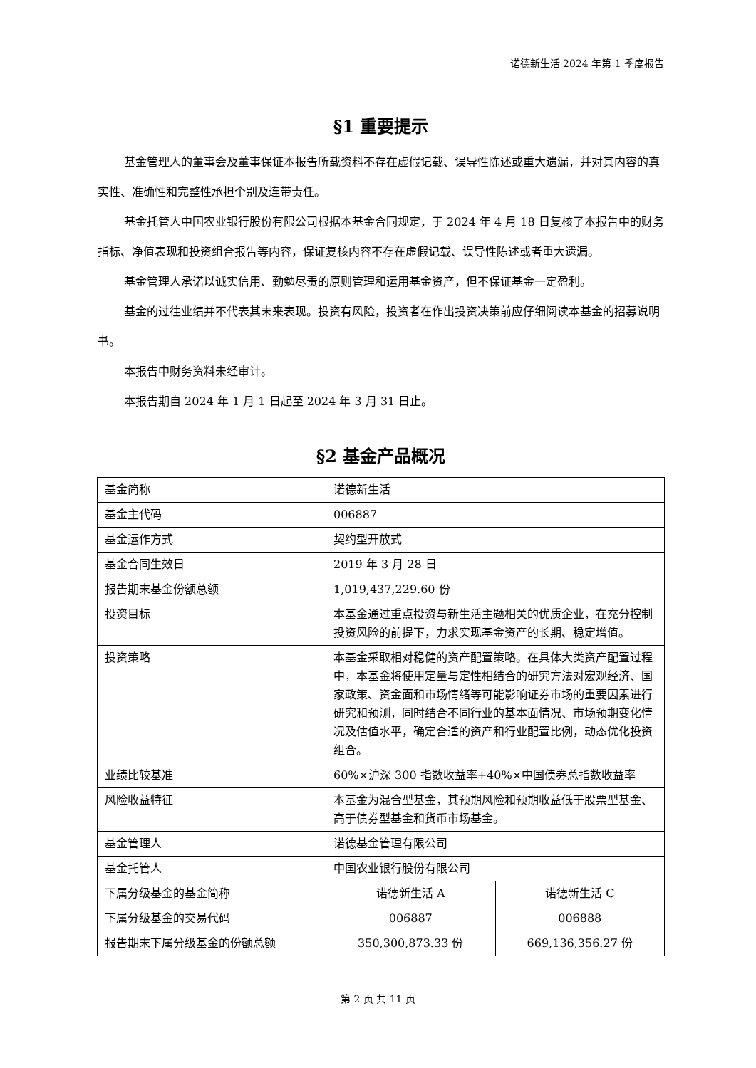诺德新生活 2024 年第 1 季度报告
§1 重要提示
基金管理人的董事会及董事保证本报告所载资料不存在虚假记载、误导性陈述或重大遗漏，并对其内容的真实性、准确性和完整性承担个别及连带责任。
基金托管人中国农业银行股份有限公司根据本基金合同规定，于 2024 年 4 月 18 日复核了本报告中的财务指标、净值表现和投资组合报告等内容，保证复核内容不存在虚假记载、误导性陈述或者重大遗漏。
基金管理人承诺以诚实信用、勤勉尽责的原则管理和运用基金资产，但不保证基金一定盈利。
基金的过往业绩并不代表其未来表现。投资有风险，投资者在作出投资决策前应仔细阅读本基金的招募说明书。
本报告中财务资料未经审计。
本报告期自 2024 年 1 月 1 日起至 2024 年 3 月 31 日止。
§2 基金产品概况
| 基金简称 | 诺德新生活 | |
| 基金主代码 | 006887 | |
| 基金运作方式 | 契约型开放式 | |
| 基金合同生效日 | 2019 年 3 月 28 日 | |
| 报告期末基金份额总额 | 1,019,437,229.60 份 | |
| 投资目标 | 本基金通过重点投资与新生活主题相关的优质企业，在充分控制投资风险的前提下，力求实现基金资产的长期、稳定增值。 | |
| 投资策略 | 本基金采取相对稳健的资产配置策略。在具体大类资产配置过程中，本基金将使用定量与定性相结合的研究方法对宏观经济、国家政策、资金面和市场情绪等可能影响证券市场的重要因素进行研究和预测，同时结合不同行业的基本面情况、市场预期变化情况及估值水平，确定合适的资产和行业配置比例，动态优化投资组合。 | |
| 业绩比较基准 | 60%×沪深 300 指数收益率+40%×中国债券总指数收益率 | |
| 风险收益特征 | 本基金为混合型基金，其预期风险和预期收益低于股票型基金、高于债券型基金和货币市场基金。 | |
| 基金管理人 | 诺德基金管理有限公司 | |
| 基金托管人 | 中国农业银行股份有限公司 | |
| 下属分级基金的基金简称 | 诺德新生活 A | 诺德新生活 C |
| 下属分级基金的交易代码 | 006887 | 006888 |
| 报告期末下属分级基金的份额总额 | 350,300,873.33 份 | 669,136,356.27 份 |
第 2 页 共 11 页